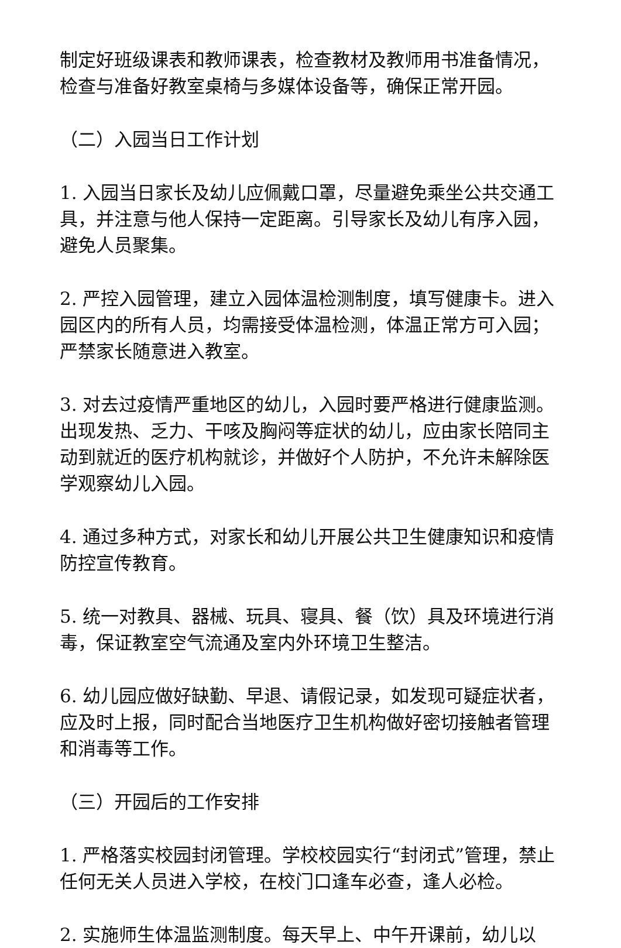制定好班级课表和教师课表，检查教材及教师用书准备情况，检查与准备好教室桌椅与多媒体设备等，确保正常开园。
（二）入园当日工作计划
1. 入园当日家长及幼儿应佩戴口罩，尽量避免乘坐公共交通工具，并注意与他人保持一定距离。引导家长及幼儿有序入园，避免人员聚集。
2. 严控入园管理，建立入园体温检测制度，填写健康卡。进入园区内的所有人员，均需接受体温检测，体温正常方可入园；严禁家长随意进入教室。
3. 对去过疫情严重地区的幼儿，入园时要严格进行健康监测。出现发热、乏力、干咳及胸闷等症状的幼儿，应由家长陪同主动到就近的医疗机构就诊，并做好个人防护，不允许未解除医学观察幼儿入园。
4. 通过多种方式，对家长和幼儿开展公共卫生健康知识和疫情防控宣传教育。
5. 统一对教具、器械、玩具、寝具、餐（饮）具及环境进行消毒，保证教室空气流通及室内外环境卫生整洁。
6. 幼儿园应做好缺勤、早退、请假记录，如发现可疑症状者，应及时上报，同时配合当地医疗卫生机构做好密切接触者管理和消毒等工作。
（三）开园后的工作安排
1. 严格落实校园封闭管理。学校校园实行“封闭式”管理，禁止任何无关人员进入学校，在校门口逢车必查，逢人必检。
2. 实施师生体温监测制度。每天早上、中午开课前，幼儿以